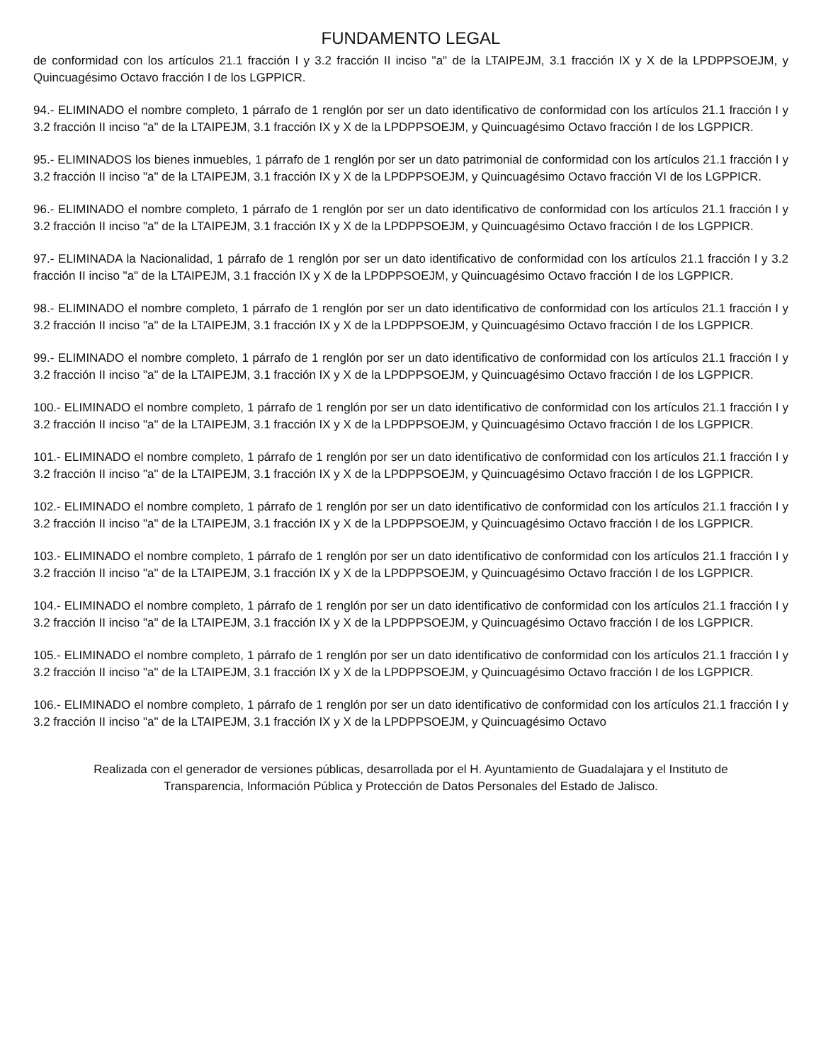FUNDAMENTO LEGAL
de conformidad con los artículos 21.1 fracción I y 3.2 fracción II inciso "a" de la LTAIPEJM, 3.1 fracción IX y X de la LPDPPSOEJM, y Quincuagésimo Octavo fracción I de los LGPPICR.
94.- ELIMINADO el nombre completo, 1 párrafo de 1 renglón por ser un dato identificativo de conformidad con los artículos 21.1 fracción I y 3.2 fracción II inciso "a" de la LTAIPEJM, 3.1 fracción IX y X de la LPDPPSOEJM, y Quincuagésimo Octavo fracción I de los LGPPICR.
95.- ELIMINADOS los bienes inmuebles, 1 párrafo de 1 renglón por ser un dato patrimonial de conformidad con los artículos 21.1 fracción I y 3.2 fracción II inciso "a" de la LTAIPEJM, 3.1 fracción IX y X de la LPDPPSOEJM, y Quincuagésimo Octavo fracción VI de los LGPPICR.
96.- ELIMINADO el nombre completo, 1 párrafo de 1 renglón por ser un dato identificativo de conformidad con los artículos 21.1 fracción I y 3.2 fracción II inciso "a" de la LTAIPEJM, 3.1 fracción IX y X de la LPDPPSOEJM, y Quincuagésimo Octavo fracción I de los LGPPICR.
97.- ELIMINADA la Nacionalidad, 1 párrafo de 1 renglón por ser un dato identificativo de conformidad con los artículos 21.1 fracción I y 3.2 fracción II inciso "a" de la LTAIPEJM, 3.1 fracción IX y X de la LPDPPSOEJM, y Quincuagésimo Octavo fracción I de los LGPPICR.
98.- ELIMINADO el nombre completo, 1 párrafo de 1 renglón por ser un dato identificativo de conformidad con los artículos 21.1 fracción I y 3.2 fracción II inciso "a" de la LTAIPEJM, 3.1 fracción IX y X de la LPDPPSOEJM, y Quincuagésimo Octavo fracción I de los LGPPICR.
99.- ELIMINADO el nombre completo, 1 párrafo de 1 renglón por ser un dato identificativo de conformidad con los artículos 21.1 fracción I y 3.2 fracción II inciso "a" de la LTAIPEJM, 3.1 fracción IX y X de la LPDPPSOEJM, y Quincuagésimo Octavo fracción I de los LGPPICR.
100.- ELIMINADO el nombre completo, 1 párrafo de 1 renglón por ser un dato identificativo de conformidad con los artículos 21.1 fracción I y 3.2 fracción II inciso "a" de la LTAIPEJM, 3.1 fracción IX y X de la LPDPPSOEJM, y Quincuagésimo Octavo fracción I de los LGPPICR.
101.- ELIMINADO el nombre completo, 1 párrafo de 1 renglón por ser un dato identificativo de conformidad con los artículos 21.1 fracción I y 3.2 fracción II inciso "a" de la LTAIPEJM, 3.1 fracción IX y X de la LPDPPSOEJM, y Quincuagésimo Octavo fracción I de los LGPPICR.
102.- ELIMINADO el nombre completo, 1 párrafo de 1 renglón por ser un dato identificativo de conformidad con los artículos 21.1 fracción I y 3.2 fracción II inciso "a" de la LTAIPEJM, 3.1 fracción IX y X de la LPDPPSOEJM, y Quincuagésimo Octavo fracción I de los LGPPICR.
103.- ELIMINADO el nombre completo, 1 párrafo de 1 renglón por ser un dato identificativo de conformidad con los artículos 21.1 fracción I y 3.2 fracción II inciso "a" de la LTAIPEJM, 3.1 fracción IX y X de la LPDPPSOEJM, y Quincuagésimo Octavo fracción I de los LGPPICR.
104.- ELIMINADO el nombre completo, 1 párrafo de 1 renglón por ser un dato identificativo de conformidad con los artículos 21.1 fracción I y 3.2 fracción II inciso "a" de la LTAIPEJM, 3.1 fracción IX y X de la LPDPPSOEJM, y Quincuagésimo Octavo fracción I de los LGPPICR.
105.- ELIMINADO el nombre completo, 1 párrafo de 1 renglón por ser un dato identificativo de conformidad con los artículos 21.1 fracción I y 3.2 fracción II inciso "a" de la LTAIPEJM, 3.1 fracción IX y X de la LPDPPSOEJM, y Quincuagésimo Octavo fracción I de los LGPPICR.
106.- ELIMINADO el nombre completo, 1 párrafo de 1 renglón por ser un dato identificativo de conformidad con los artículos 21.1 fracción I y 3.2 fracción II inciso "a" de la LTAIPEJM, 3.1 fracción IX y X de la LPDPPSOEJM, y Quincuagésimo Octavo
Realizada con el generador de versiones públicas, desarrollada por el H. Ayuntamiento de Guadalajara y el Instituto de Transparencia, Información Pública y Protección de Datos Personales del Estado de Jalisco.